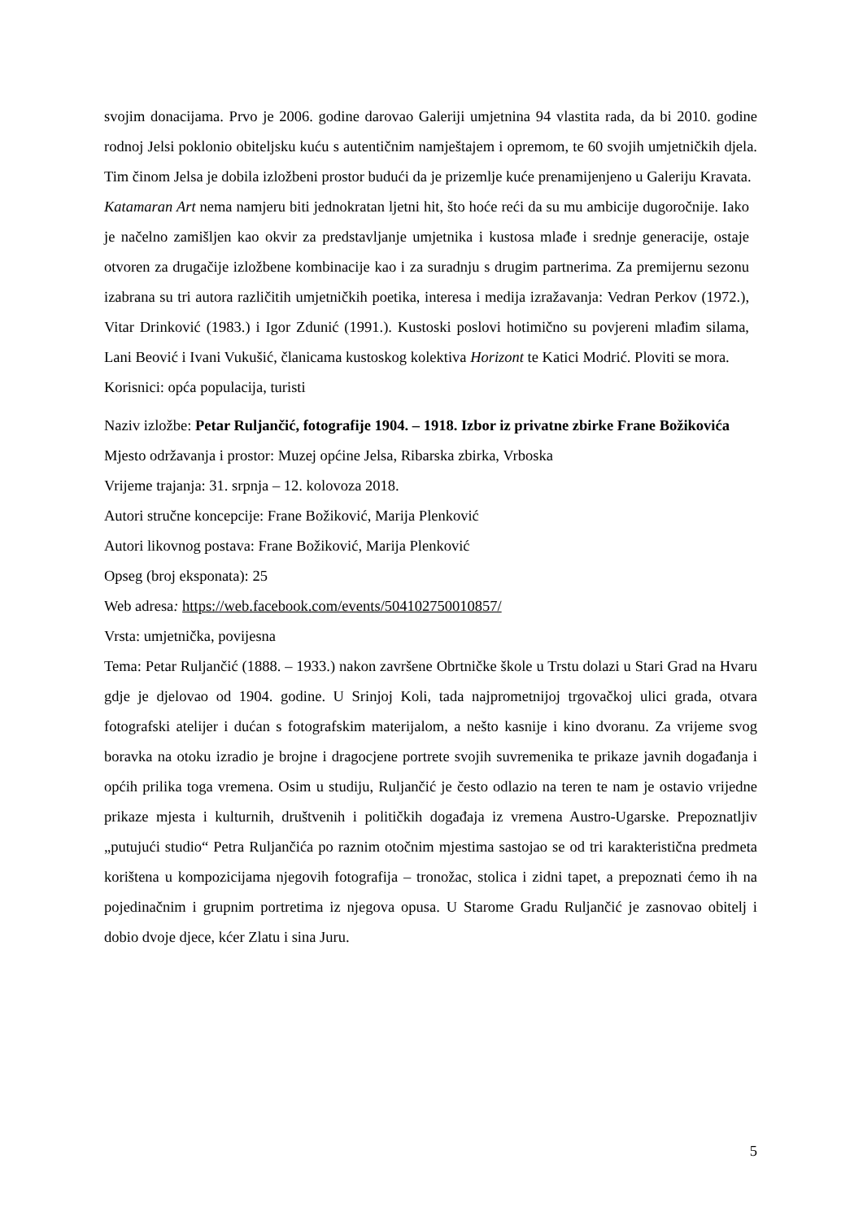svojim donacijama. Prvo je 2006. godine darovao Galeriji umjetnina 94 vlastita rada, da bi 2010. godine rodnoj Jelsi poklonio obiteljsku kuću s autentičnim namještajem i opremom, te 60 svojih umjetničkih djela. Tim činom Jelsa je dobila izložbeni prostor budući da je prizemlje kuće prenamijenjeno u Galeriju Kravata.
Katamaran Art nema namjeru biti jednokratan ljetni hit, što hoće reći da su mu ambicije dugoročnije. Iako je načelno zamišljen kao okvir za predstavljanje umjetnika i kustosa mlađe i srednje generacije, ostaje otvoren za drugačije izložbene kombinacije kao i za suradnju s drugim partnerima. Za premijernu sezonu izabrana su tri autora različitih umjetničkih poetika, interesa i medija izražavanja: Vedran Perkov (1972.), Vitar Drinković (1983.) i Igor Zdunić (1991.). Kustoski poslovi hotimično su povjereni mlađim silama, Lani Beović i Ivani Vukušić, članicama kustoskog kolektiva Horizont te Katici Modrić. Ploviti se mora.
Korisnici: opća populacija, turisti
Naziv izložbe: Petar Ruljančić, fotografije 1904. – 1918. Izbor iz privatne zbirke Frane Božikovića
Mjesto održavanja i prostor: Muzej općine Jelsa, Ribarska zbirka, Vrboska
Vrijeme trajanja: 31. srpnja – 12. kolovoza 2018.
Autori stručne koncepcije: Frane Božiković, Marija Plenković
Autori likovnog postava: Frane Božiković, Marija Plenković
Opseg (broj eksponata): 25
Web adresa: https://web.facebook.com/events/504102750010857/
Vrsta: umjetnička, povijesna
Tema: Petar Ruljančić (1888. – 1933.) nakon završene Obrtničke škole u Trstu dolazi u Stari Grad na Hvaru gdje je djelovao od 1904. godine. U Srinjoj Koli, tada najprometnijoj trgovačkoj ulici grada, otvara fotografski atelijer i dućan s fotografskim materijalom, a nešto kasnije i kino dvoranu. Za vrijeme svog boravka na otoku izradio je brojne i dragocjene portrete svojih suvremenika te prikaze javnih događanja i općih prilika toga vremena. Osim u studiju, Ruljančić je često odlazio na teren te nam je ostavio vrijedne prikaze mjesta i kulturnih, društvenih i političkih događaja iz vremena Austro-Ugarske. Prepoznatljiv „putujući studio“ Petra Ruljančića po raznim otočnim mjestima sastojao se od tri karakteristična predmeta korištena u kompozicijama njegovih fotografija – tronožac, stolica i zidni tapet, a prepoznati ćemo ih na pojedinačnim i grupnim portretima iz njegova opusa. U Starome Gradu Ruljančić je zasnovao obitelj i dobio dvoje djece, kćer Zlatu i sina Juru.
5